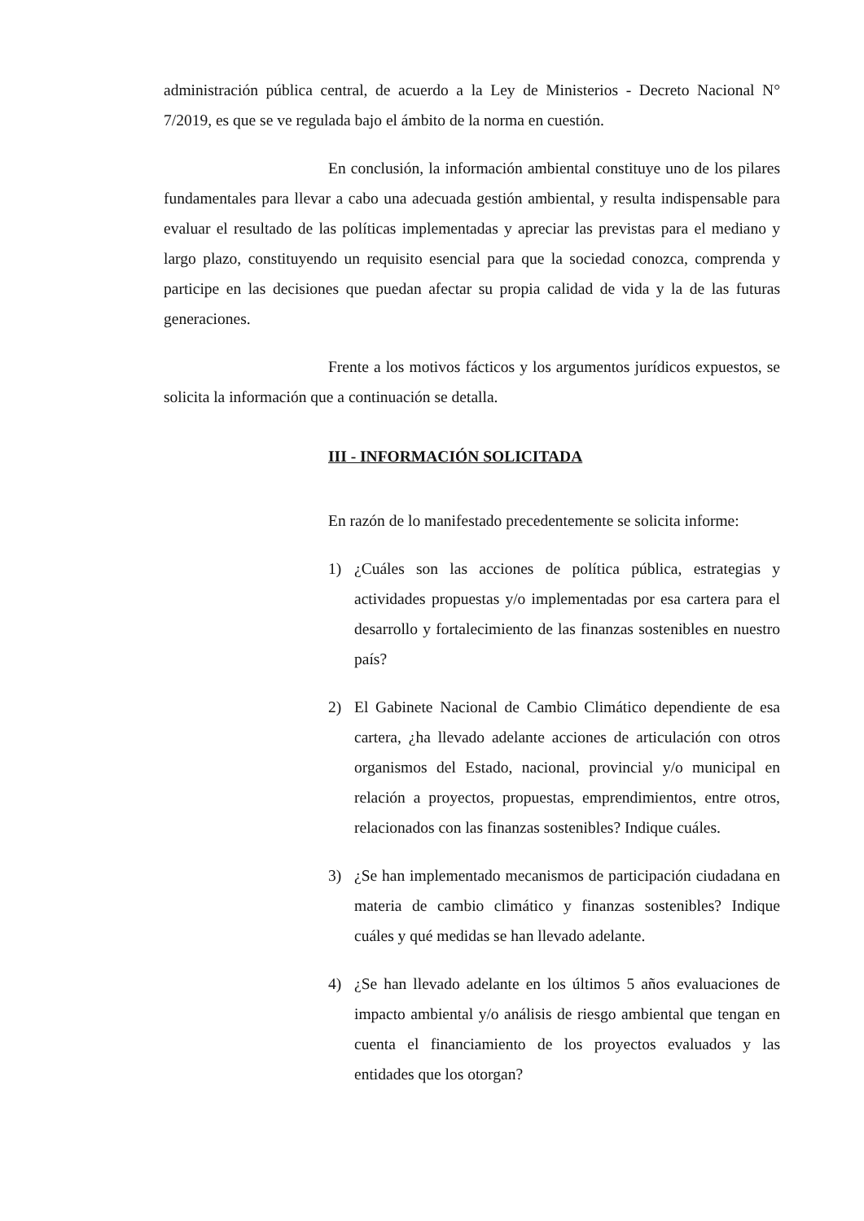administración pública central, de acuerdo a la Ley de Ministerios - Decreto Nacional N° 7/2019, es que se ve regulada bajo el ámbito de la norma en cuestión.
En conclusión, la información ambiental constituye uno de los pilares fundamentales para llevar a cabo una adecuada gestión ambiental, y resulta indispensable para evaluar el resultado de las políticas implementadas y apreciar las previstas para el mediano y largo plazo, constituyendo un requisito esencial para que la sociedad conozca, comprenda y participe en las decisiones que puedan afectar su propia calidad de vida y la de las futuras generaciones.
Frente a los motivos fácticos y los argumentos jurídicos expuestos, se solicita la información que a continuación se detalla.
III - INFORMACIÓN SOLICITADA
En razón de lo manifestado precedentemente se solicita informe:
1) ¿Cuáles son las acciones de política pública, estrategias y actividades propuestas y/o implementadas por esa cartera para el desarrollo y fortalecimiento de las finanzas sostenibles en nuestro país?
2) El Gabinete Nacional de Cambio Climático dependiente de esa cartera, ¿ha llevado adelante acciones de articulación con otros organismos del Estado, nacional, provincial y/o municipal en relación a proyectos, propuestas, emprendimientos, entre otros, relacionados con las finanzas sostenibles? Indique cuáles.
3) ¿Se han implementado mecanismos de participación ciudadana en materia de cambio climático y finanzas sostenibles? Indique cuáles y qué medidas se han llevado adelante.
4) ¿Se han llevado adelante en los últimos 5 años evaluaciones de impacto ambiental y/o análisis de riesgo ambiental que tengan en cuenta el financiamiento de los proyectos evaluados y las entidades que los otorgan?